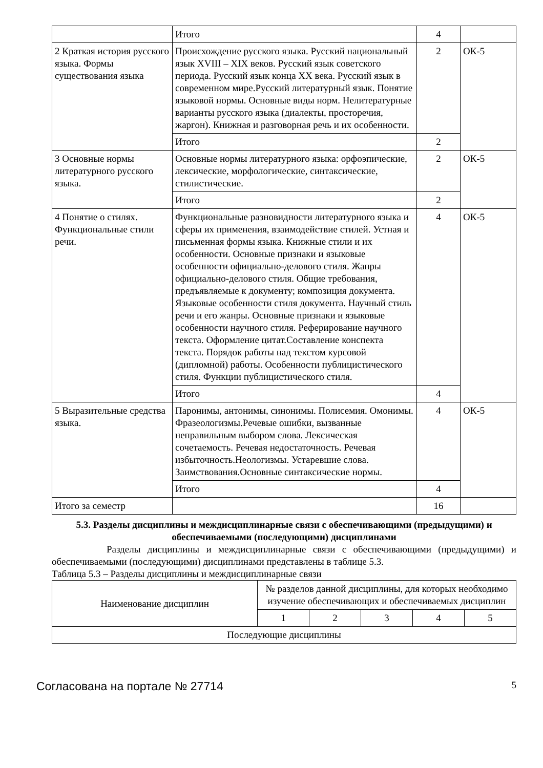| | Итого | 4 | |
| 2 Краткая история русского языка. Формы существования языка | Происхождение русского языка. Русский национальный язык XVIII – XIX веков. Русский язык советского периода. Русский язык конца XX века. Русский язык в современном мире.Русский литературный язык. Понятие языковой нормы. Основные виды норм. Нелитературные варианты русского языка (диалекты, просторечия, жаргон). Книжная и разговорная речь и их особенности. | 2 | ОК-5 |
| | Итого | 2 | |
| 3 Основные нормы литературного русского языка. | Основные нормы литературного языка: орфоэпические, лексические, морфологические, синтаксические, стилистические. | 2 | ОК-5 |
| | Итого | 2 | |
| 4 Понятие о стилях. Функциональные стили речи. | Функциональные разновидности литературного языка и сферы их применения, взаимодействие стилей. Устная и письменная формы языка. Книжные стили и их особенности. Основные признаки и языковые особенности официально-делового стиля. Жанры официально-делового стиля. Общие требования, предъявляемые к документу; композиция документа. Языковые особенности стиля документа. Научный стиль речи и его жанры. Основные признаки и языковые особенности научного стиля. Реферирование научного текста. Оформление цитат.Составление конспекта текста. Порядок работы над текстом курсовой (дипломной) работы. Особенности публицистического стиля. Функции публицистического стиля. | 4 | ОК-5 |
| | Итого | 4 | |
| 5 Выразительные средства языка. | Паронимы, антонимы, синонимы. Полисемия. Омонимы. Фразеологизмы.Речевые ошибки, вызванные неправильным выбором слова. Лексическая сочетаемость. Речевая недостаточность. Речевая избыточность.Неологизмы. Устаревшие слова. Заимствования.Основные синтаксические нормы. | 4 | ОК-5 |
| | Итого | 4 | |
| Итого за семестр | | 16 | |
5.3. Разделы дисциплины и междисциплинарные связи с обеспечивающими (предыдущими) и обеспечиваемыми (последующими) дисциплинами
Разделы дисциплины и междисциплинарные связи с обеспечивающими (предыдущими) и обеспечиваемыми (последующими) дисциплинами представлены в таблице 5.3.
Таблица 5.3 – Разделы дисциплины и междисциплинарные связи
| Наименование дисциплин | № разделов данной дисциплины, для которых необходимо изучение обеспечивающих и обеспечиваемых дисциплин | | | | |
| --- | --- | --- | --- | --- | --- |
| | 1 | 2 | 3 | 4 | 5 |
| Последующие дисциплины | | | | | |
Согласована на портале № 27714 5